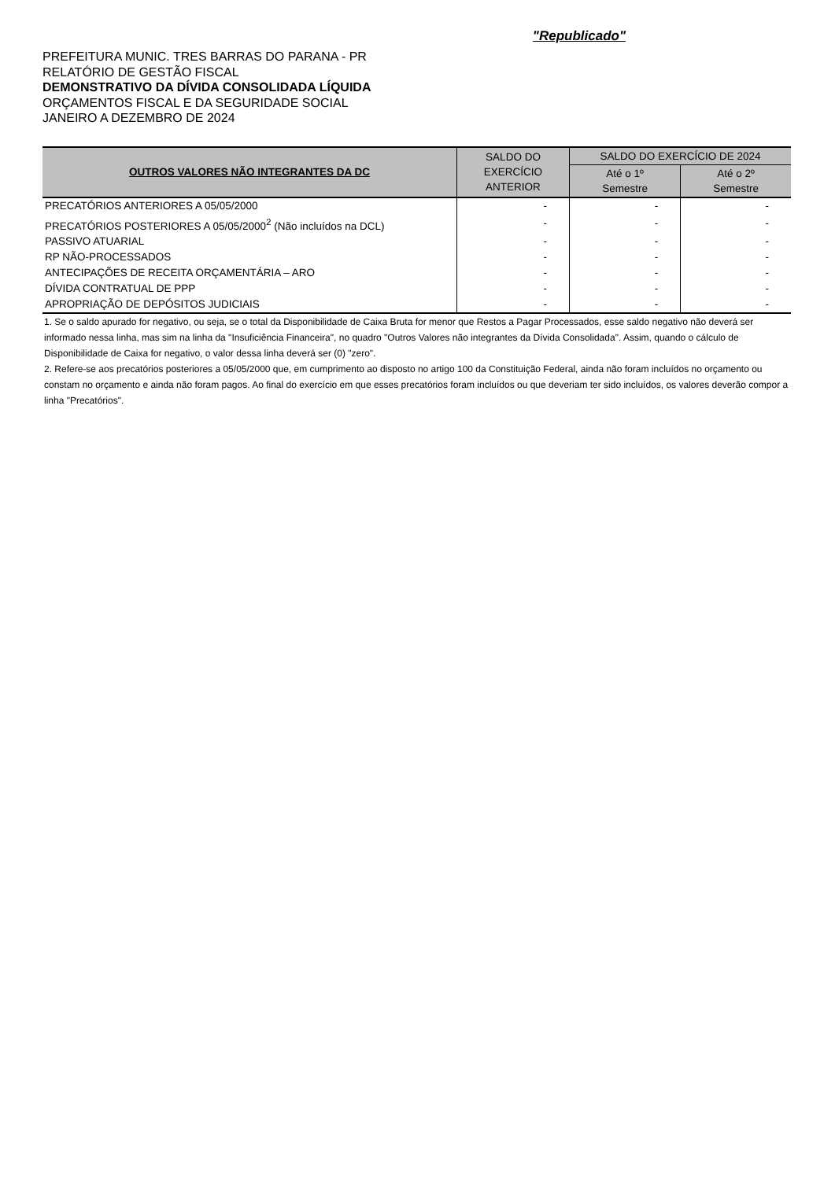"Republicado"
PREFEITURA MUNIC. TRES BARRAS DO PARANA - PR
RELATÓRIO DE GESTÃO FISCAL
DEMONSTRATIVO DA DÍVIDA CONSOLIDADA LÍQUIDA
ORÇAMENTOS FISCAL E DA SEGURIDADE SOCIAL
JANEIRO A DEZEMBRO DE 2024
| OUTROS VALORES NÃO INTEGRANTES DA DC | SALDO DO EXERCÍCIO ANTERIOR | SALDO DO EXERCÍCIO DE 2024 | |
| --- | --- | --- | --- |
| | | Até o 1º Semestre | Até o 2º Semestre |
| PRECATÓRIOS ANTERIORES A 05/05/2000 | - | - | - |
| PRECATÓRIOS POSTERIORES A 05/05/2000<sup>2</sup> (Não incluídos na DCL) | - | - | - |
| PASSIVO ATUARIAL | - | - | - |
| RP NÃO-PROCESSADOS | - | - | - |
| ANTECIPAÇÕES DE RECEITA ORÇAMENTÁRIA – ARO | - | - | - |
| DÍVIDA CONTRATUAL DE PPP | - | - | - |
| APROPRIAÇÃO DE DEPÓSITOS JUDICIAIS | - | - | - |
1. Se o saldo apurado for negativo, ou seja, se o total da Disponibilidade de Caixa Bruta for menor que Restos a Pagar Processados, esse saldo negativo não deverá ser informado nessa linha, mas sim na linha da "Insuficiência Financeira", no quadro "Outros Valores não integrantes da Dívida Consolidada". Assim, quando o cálculo de Disponibilidade de Caixa for negativo, o valor dessa linha deverá ser (0) "zero".
2. Refere-se aos precatórios posteriores a 05/05/2000 que, em cumprimento ao disposto no artigo 100 da Constituição Federal, ainda não foram incluídos no orçamento ou constam no orçamento e ainda não foram pagos. Ao final do exercício em que esses precatórios foram incluídos ou que deveriam ter sido incluídos, os valores deverão compor a linha "Precatórios".